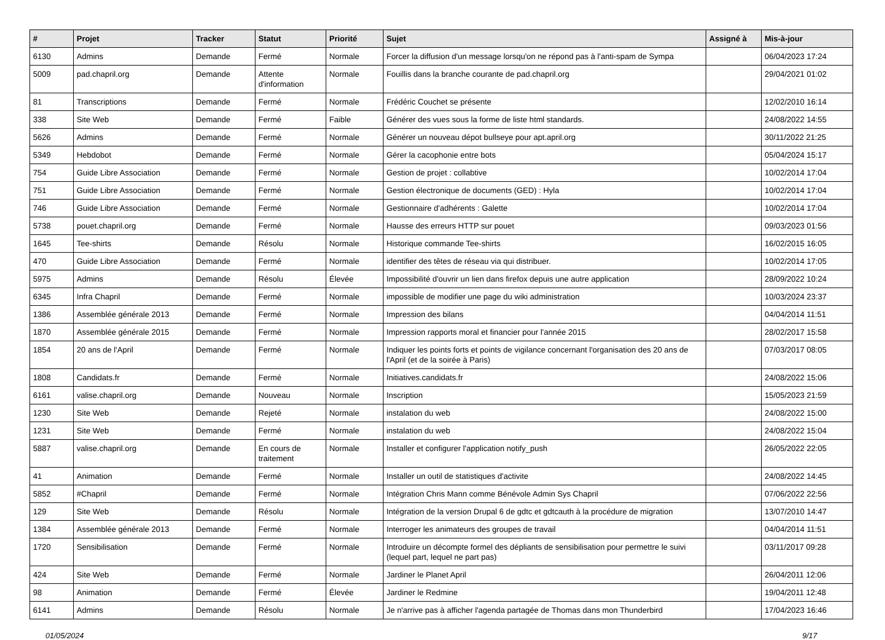| # | Projet | Tracker | Statut | Priorité | Sujet | Assigné à | Mis-à-jour |
| --- | --- | --- | --- | --- | --- | --- | --- |
| 6130 | Admins | Demande | Fermé | Normale | Forcer la diffusion d'un message lorsqu'on ne répond pas à l'anti-spam de Sympa | | 06/04/2023 17:24 |
| 5009 | pad.chapril.org | Demande | Attente d'information | Normale | Fouillis dans la branche courante de pad.chapril.org | | 29/04/2021 01:02 |
| 81 | Transcriptions | Demande | Fermé | Normale | Frédéric Couchet se présente | | 12/02/2010 16:14 |
| 338 | Site Web | Demande | Fermé | Faible | Générer des vues sous la forme de liste html standards. | | 24/08/2022 14:55 |
| 5626 | Admins | Demande | Fermé | Normale | Générer un nouveau dépot bullseye pour apt.april.org | | 30/11/2022 21:25 |
| 5349 | Hebdobot | Demande | Fermé | Normale | Gérer la cacophonie entre bots | | 05/04/2024 15:17 |
| 754 | Guide Libre Association | Demande | Fermé | Normale | Gestion de projet : collabtive | | 10/02/2014 17:04 |
| 751 | Guide Libre Association | Demande | Fermé | Normale | Gestion électronique de documents (GED) : Hyla | | 10/02/2014 17:04 |
| 746 | Guide Libre Association | Demande | Fermé | Normale | Gestionnaire d'adhérents : Galette | | 10/02/2014 17:04 |
| 5738 | pouet.chapril.org | Demande | Fermé | Normale | Hausse des erreurs HTTP sur pouet | | 09/03/2023 01:56 |
| 1645 | Tee-shirts | Demande | Résolu | Normale | Historique commande Tee-shirts | | 16/02/2015 16:05 |
| 470 | Guide Libre Association | Demande | Fermé | Normale | identifier des têtes de réseau via qui distribuer. | | 10/02/2014 17:05 |
| 5975 | Admins | Demande | Résolu | Élevée | Impossibilité d'ouvrir un lien dans firefox depuis une autre application | | 28/09/2022 10:24 |
| 6345 | Infra Chapril | Demande | Fermé | Normale | impossible de modifier une page du wiki administration | | 10/03/2024 23:37 |
| 1386 | Assemblée générale 2013 | Demande | Fermé | Normale | Impression des bilans | | 04/04/2014 11:51 |
| 1870 | Assemblée générale 2015 | Demande | Fermé | Normale | Impression rapports moral et financier pour l'année 2015 | | 28/02/2017 15:58 |
| 1854 | 20 ans de l'April | Demande | Fermé | Normale | Indiquer les points forts et points de vigilance concernant l'organisation des 20 ans de l'April (et de la soirée à Paris) | | 07/03/2017 08:05 |
| 1808 | Candidats.fr | Demande | Fermé | Normale | Initiatives.candidats.fr | | 24/08/2022 15:06 |
| 6161 | valise.chapril.org | Demande | Nouveau | Normale | Inscription | | 15/05/2023 21:59 |
| 1230 | Site Web | Demande | Rejeté | Normale | instalation du web | | 24/08/2022 15:00 |
| 1231 | Site Web | Demande | Fermé | Normale | instalation du web | | 24/08/2022 15:04 |
| 5887 | valise.chapril.org | Demande | En cours de traitement | Normale | Installer et configurer l'application notify_push | | 26/05/2022 22:05 |
| 41 | Animation | Demande | Fermé | Normale | Installer un outil de statistiques d'activite | | 24/08/2022 14:45 |
| 5852 | #Chapril | Demande | Fermé | Normale | Intégration Chris Mann comme Bénévole Admin Sys Chapril | | 07/06/2022 22:56 |
| 129 | Site Web | Demande | Résolu | Normale | Intégration de la version Drupal 6 de gdtc et gdtcauth à la procédure de migration | | 13/07/2010 14:47 |
| 1384 | Assemblée générale 2013 | Demande | Fermé | Normale | Interroger les animateurs des groupes de travail | | 04/04/2014 11:51 |
| 1720 | Sensibilisation | Demande | Fermé | Normale | Introduire un décompte formel des dépliants de sensibilisation pour permettre le suivi (lequel part, lequel ne part pas) | | 03/11/2017 09:28 |
| 424 | Site Web | Demande | Fermé | Normale | Jardiner le Planet April | | 26/04/2011 12:06 |
| 98 | Animation | Demande | Fermé | Élevée | Jardiner le Redmine | | 19/04/2011 12:48 |
| 6141 | Admins | Demande | Résolu | Normale | Je n'arrive pas à afficher l'agenda partagée de Thomas dans mon Thunderbird | | 17/04/2023 16:46 |
01/05/2024 9/17